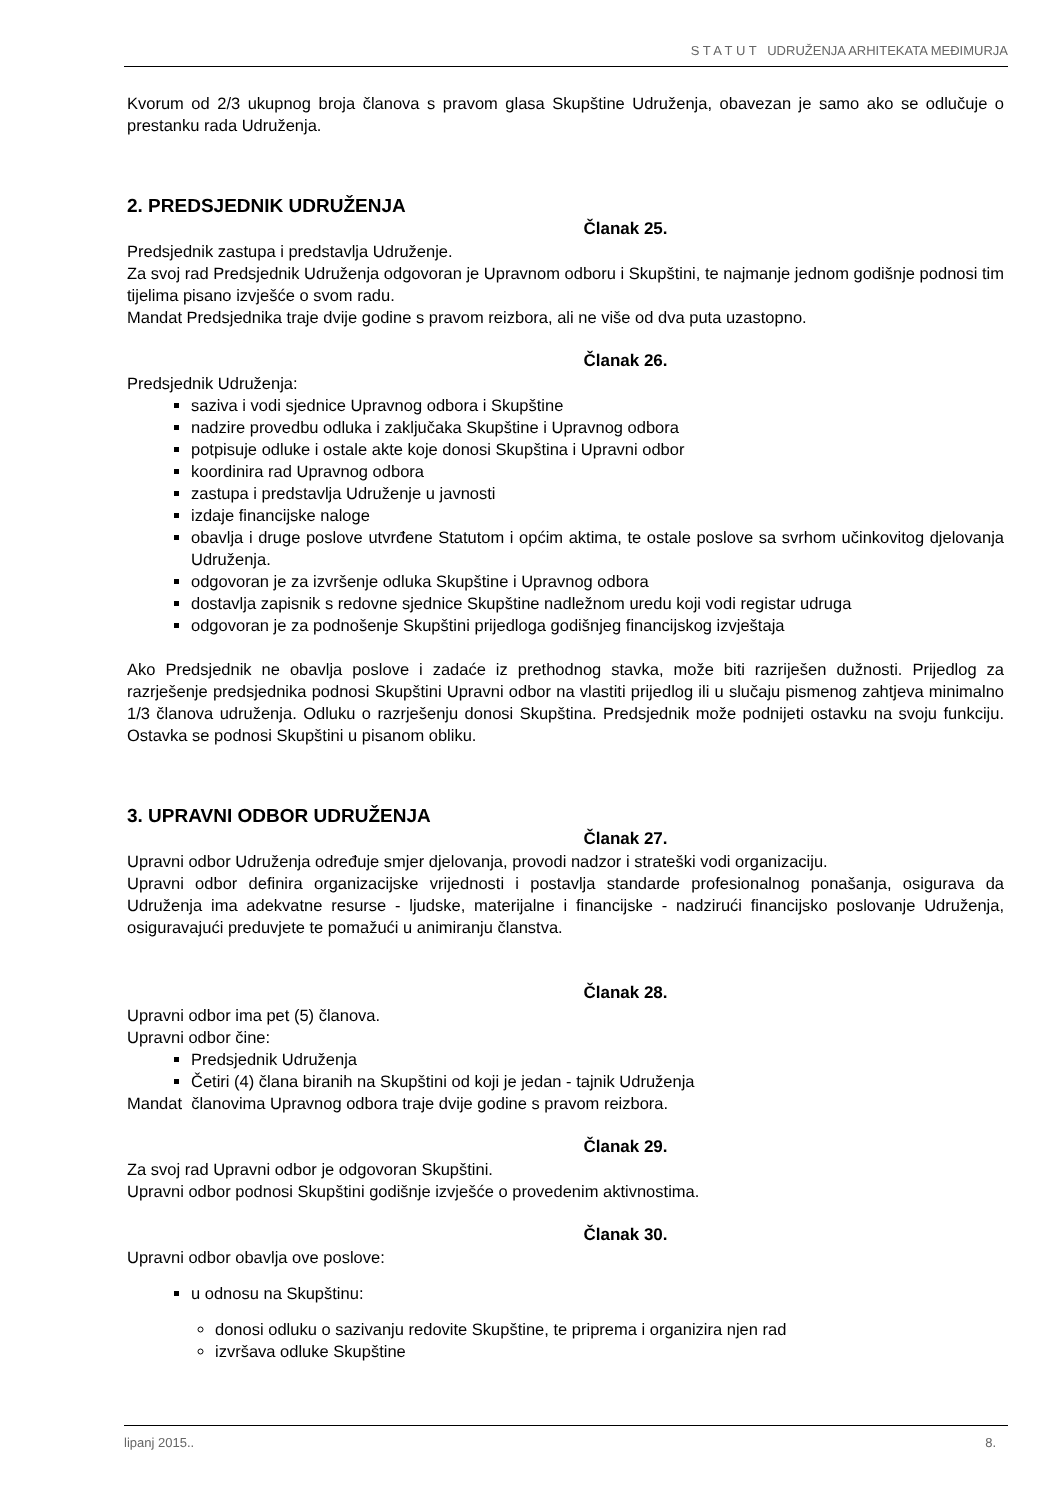S T A T U T UDRUŽENJA ARHITEKATA MEĐIMURJA
Kvorum od 2/3 ukupnog broja članova s pravom glasa Skupštine Udruženja, obavezan je samo ako se odlučuje o prestanku rada Udruženja.
2. PREDSJEDNIK UDRUŽENJA
Članak 25.
Predsjednik zastupa i predstavlja Udruženje.
Za svoj rad Predsjednik Udruženja odgovoran je Upravnom odboru i Skupštini, te najmanje jednom godišnje podnosi tim tijelima pisano izvješće o svom radu.
Mandat Predsjednika traje dvije godine s pravom reizbora, ali ne više od dva puta uzastopno.
Članak 26.
Predsjednik Udruženja:
saziva i vodi sjednice Upravnog odbora i Skupštine
nadzire provedbu odluka i zaključaka Skupštine i Upravnog odbora
potpisuje odluke i ostale akte koje donosi Skupština i Upravni odbor
koordinira rad Upravnog odbora
zastupa i predstavlja Udruženje u javnosti
izdaje financijske naloge
obavlja i druge poslove utvrđene Statutom i općim aktima, te ostale poslove sa svrhom učinkovitog djelovanja Udruženja.
odgovoran je za izvršenje odluka Skupštine i Upravnog odbora
dostavlja zapisnik s redovne sjednice Skupštine nadležnom uredu koji vodi registar udruga
odgovoran je za podnošenje Skupštini prijedloga godišnjeg financijskog izvještaja
Ako Predsjednik ne obavlja poslove i zadaće iz prethodnog stavka, može biti razriješen dužnosti. Prijedlog za razrješenje predsjednika podnosi Skupštini Upravni odbor na vlastiti prijedlog ili u slučaju pismenog zahtjeva minimalno 1/3 članova udruženja. Odluku o razrješenju donosi Skupština. Predsjednik može podnijeti ostavku na svoju funkciju. Ostavka se podnosi Skupštini u pisanom obliku.
3. UPRAVNI ODBOR UDRUŽENJA
Članak 27.
Upravni odbor Udruženja određuje smjer djelovanja, provodi nadzor i strateški vodi organizaciju.
Upravni odbor definira organizacijske vrijednosti i postavlja standarde profesionalnog ponašanja, osigurava da Udruženja ima adekvatne resurse - ljudske, materijalne i financijske - nadzirući financijsko poslovanje Udruženja, osiguravajući preduvjete te pomažući u animiranju članstva.
Članak 28.
Upravni odbor ima pet (5) članova.
Upravni odbor čine:
Predsjednik Udruženja
Četiri (4) člana biranih na Skupštini od koji je jedan - tajnik Udruženja
Mandat članovima Upravnog odbora traje dvije godine s pravom reizbora.
Članak 29.
Za svoj rad Upravni odbor je odgovoran Skupštini.
Upravni odbor podnosi Skupštini godišnje izvješće o provedenim aktivnostima.
Članak 30.
Upravni odbor obavlja ove poslove:
u odnosu na Skupštinu:
donosi odluku o sazivanju redovite Skupštine, te priprema i organizira njen rad
izvršava odluke Skupštine
lipanj 2015.. 8.